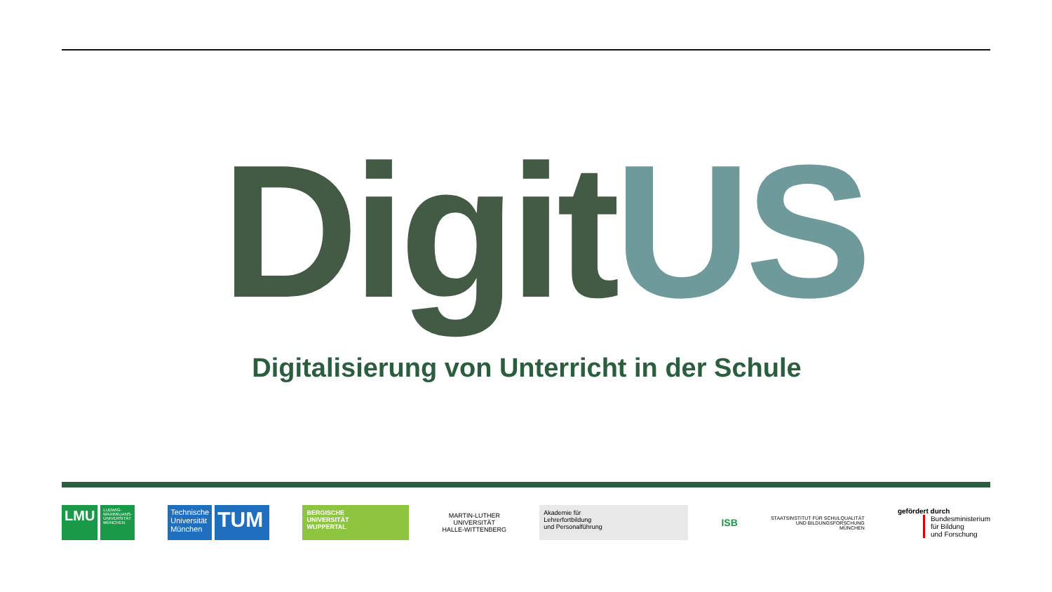DigitUS
Digitalisierung von Unterricht in der Schule
LMU
LUDWIG-
MAXIMILIANS-
UNIVERSITÄT
MÜNCHEN
Technische
Universität
München
TUM
BERGISCHE
UNIVERSITÄT
WUPPERTAL
MARTIN-LUTHER
UNIVERSITÄT
HALLE-WITTENBERG
Akademie für
Lehrerfortbildung
und Personalführung
ISB
STAATSINSTITUT FÜR SCHULQUALITÄT
UND BILDUNGSFORSCHUNG
MÜNCHEN
gefördert durch
Bundesministerium
für Bildung
und Forschung